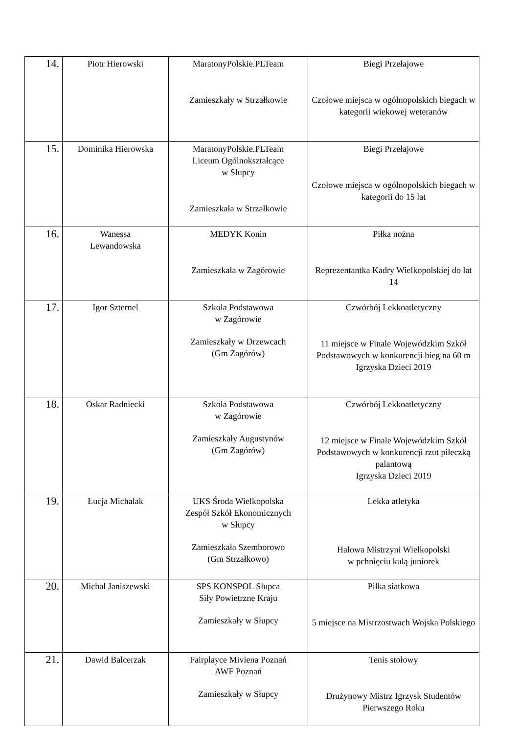| 14. | Piotr Hierowski | MaratonyPolskie.PLTeam Zamieszkały w Strzałkowie | Biegi Przełajowe Czołowe miejsca w ogólnopolskich biegach w kategorii wiekowej weteranów |
| 15. | Dominika Hierowska | MaratonyPolskie.PLTeam Liceum Ogólnokształcące w Słupcy Zamieszkała w Strzałkowie | Biegi Przełajowe Czołowe miejsca w ogólnopolskich biegach w kategorii do 15 lat |
| 16. | Wanessa Lewandowska | MEDYK Konin Zamieszkała w Zagórowie | Piłka nożna Reprezentantka Kadry Wielkopolskiej do lat 14 |
| 17. | Igor Szternel | Szkoła Podstawowa w Zagórowie Zamieszkały w Drzewcach (Gm Zagórów) | Czwórbój Lekkoatletyczny 11 miejsce w Finale Wojewódzkim Szkół Podstawowych w konkurencji bieg na 60 m Igrzyska Dzieci 2019 |
| 18. | Oskar Radniecki | Szkoła Podstawowa w Zagórowie Zamieszkały Augustynów (Gm Zagórów) | Czwórbój Lekkoatletyczny 12 miejsce w Finale Wojewódzkim Szkół Podstawowych w konkurencji rzut piłeczką palantową Igrzyska Dzieci 2019 |
| 19. | Łucja Michalak | UKS Środa Wielkopolska Zespół Szkół Ekonomicznych w Słupcy Zamieszkała Szemborowo (Gm Strzałkowo) | Lekka atletyka Halowa Mistrzyni Wielkopolski w pchnięciu kulą juniorek |
| 20. | Michał Janiszewski | SPS KONSPOL Słupca Siły Powietrzne Kraju Zamieszkały w Słupcy | Piłka siatkowa 5 miejsce na Mistrzostwach Wojska Polskiego |
| 21. | Dawid Balcerzak | Fairplayce Miviena Poznań AWF Poznań Zamieszkały w Słupcy | Tenis stołowy Drużynowy Mistrz Igrzysk Studentów Pierwszego Roku |